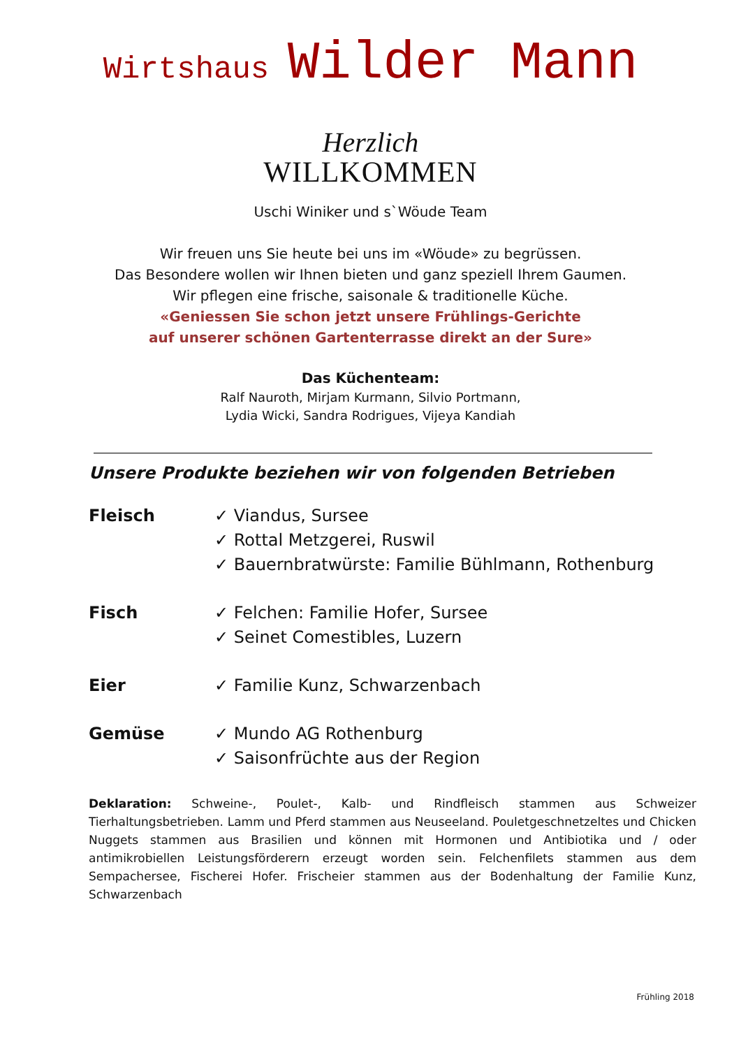Wirtshaus Wilder Mann
Herzlich
WILLKOMMEN
Uschi Winiker und s`Wöude Team
Wir freuen uns Sie heute bei uns im «Wöude» zu begrüssen.
Das Besondere wollen wir Ihnen bieten und ganz speziell Ihrem Gaumen.
Wir pflegen eine frische, saisonale & traditionelle Küche.
«Geniessen Sie schon jetzt unsere Frühlings-Gerichte
auf unserer schönen Gartenterrasse direkt an der Sure»
Das Küchenteam:
Ralf Nauroth, Mirjam Kurmann, Silvio Portmann,
Lydia Wicki, Sandra Rodrigues, Vijeya Kandiah
Unsere Produkte beziehen wir von folgenden Betrieben
Fleisch ✓ Viandus, Sursee
✓ Rottal Metzgerei, Ruswil
✓ Bauernbratwürste: Familie Bühlmann, Rothenburg
Fisch ✓ Felchen: Familie Hofer, Sursee
✓ Seinet Comestibles, Luzern
Eier ✓ Familie Kunz, Schwarzenbach
Gemüse ✓ Mundo AG Rothenburg
✓ Saisonfrüchte aus der Region
Deklaration: Schweine-, Poulet-, Kalb- und Rindfleisch stammen aus Schweizer Tierhaltungsbetrieben. Lamm und Pferd stammen aus Neuseeland. Pouletgeschnetzeltes und Chicken Nuggets stammen aus Brasilien und können mit Hormonen und Antibiotika und / oder antimikrobiellen Leistungsförderern erzeugt worden sein. Felchenfilets stammen aus dem Sempachersee, Fischerei Hofer. Frischeier stammen aus der Bodenhaltung der Familie Kunz, Schwarzenbach
Frühling 2018